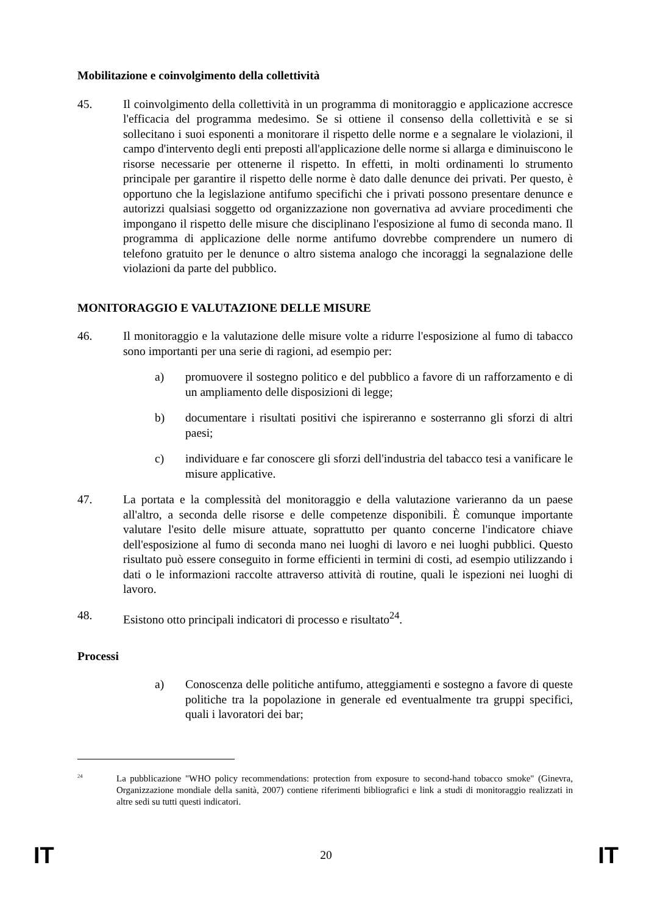Mobilitazione e coinvolgimento della collettività
45. Il coinvolgimento della collettività in un programma di monitoraggio e applicazione accresce l'efficacia del programma medesimo. Se si ottiene il consenso della collettività e se si sollecitano i suoi esponenti a monitorare il rispetto delle norme e a segnalare le violazioni, il campo d'intervento degli enti preposti all'applicazione delle norme si allarga e diminuiscono le risorse necessarie per ottenerne il rispetto. In effetti, in molti ordinamenti lo strumento principale per garantire il rispetto delle norme è dato dalle denunce dei privati. Per questo, è opportuno che la legislazione antifumo specifichi che i privati possono presentare denunce e autorizzi qualsiasi soggetto od organizzazione non governativa ad avviare procedimenti che impongano il rispetto delle misure che disciplinano l'esposizione al fumo di seconda mano. Il programma di applicazione delle norme antifumo dovrebbe comprendere un numero di telefono gratuito per le denunce o altro sistema analogo che incoraggi la segnalazione delle violazioni da parte del pubblico.
MONITORAGGIO E VALUTAZIONE DELLE MISURE
46. Il monitoraggio e la valutazione delle misure volte a ridurre l'esposizione al fumo di tabacco sono importanti per una serie di ragioni, ad esempio per:
a) promuovere il sostegno politico e del pubblico a favore di un rafforzamento e di un ampliamento delle disposizioni di legge;
b) documentare i risultati positivi che ispireranno e sosterranno gli sforzi di altri paesi;
c) individuare e far conoscere gli sforzi dell'industria del tabacco tesi a vanificare le misure applicative.
47. La portata e la complessità del monitoraggio e della valutazione varieranno da un paese all'altro, a seconda delle risorse e delle competenze disponibili. È comunque importante valutare l'esito delle misure attuate, soprattutto per quanto concerne l'indicatore chiave dell'esposizione al fumo di seconda mano nei luoghi di lavoro e nei luoghi pubblici. Questo risultato può essere conseguito in forme efficienti in termini di costi, ad esempio utilizzando i dati o le informazioni raccolte attraverso attività di routine, quali le ispezioni nei luoghi di lavoro.
48. Esistono otto principali indicatori di processo e risultato<sup>24</sup>.
Processi
a) Conoscenza delle politiche antifumo, atteggiamenti e sostegno a favore di queste politiche tra la popolazione in generale ed eventualmente tra gruppi specifici, quali i lavoratori dei bar;
<sup>24</sup>
La pubblicazione "WHO policy recommendations: protection from exposure to second-hand tobacco smoke" (Ginevra, Organizzazione mondiale della sanità, 2007) contiene riferimenti bibliografici e link a studi di monitoraggio realizzati in altre sedi su tutti questi indicatori.
IT 20 IT